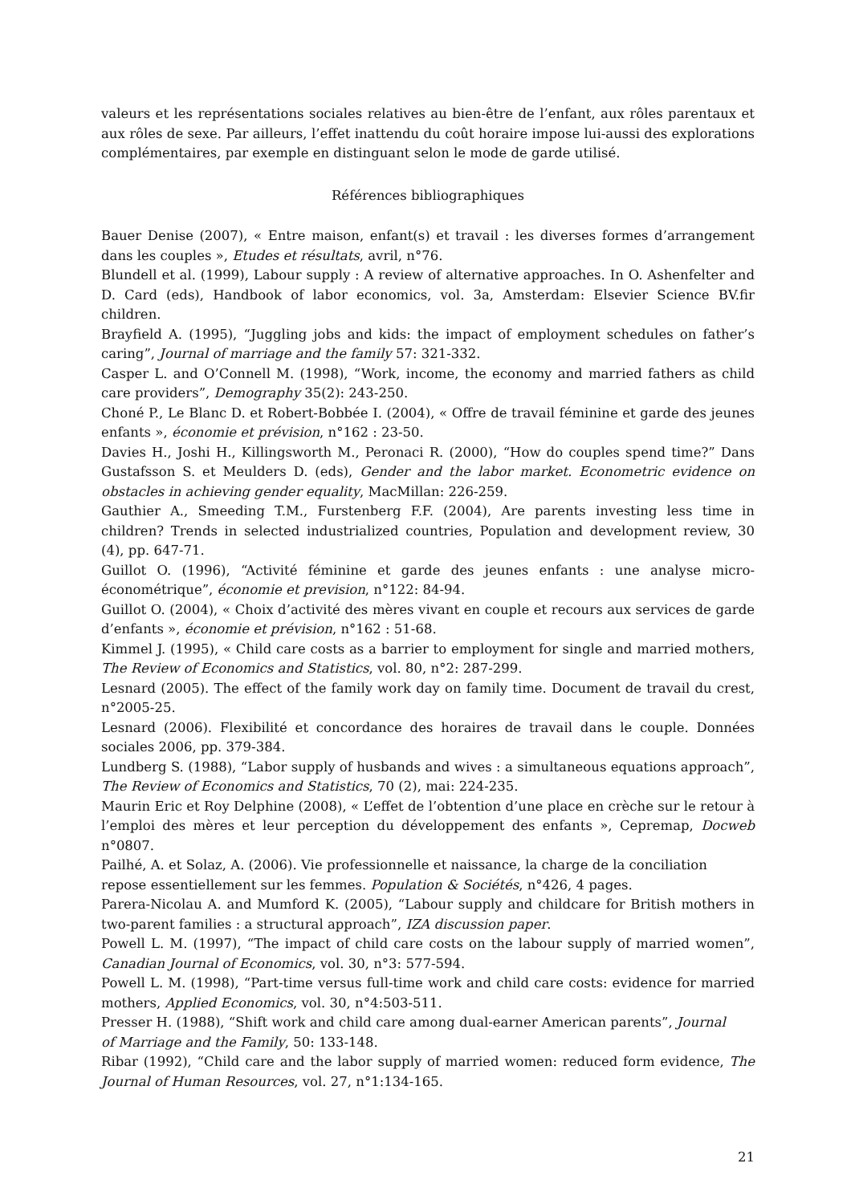valeurs et les représentations sociales relatives au bien-être de l’enfant, aux rôles parentaux et aux rôles de sexe. Par ailleurs, l’effet inattendu du coût horaire impose lui-aussi des explorations complémentaires, par exemple en distinguant selon le mode de garde utilisé.
Références bibliographiques
Bauer Denise (2007), « Entre maison, enfant(s) et travail : les diverses formes d’arrangement dans les couples », Etudes et résultats, avril, n°76.
Blundell et al. (1999), Labour supply : A review of alternative approaches. In O. Ashenfelter and D. Card (eds), Handbook of labor economics, vol. 3a, Amsterdam: Elsevier Science BV.fir children.
Brayfield A. (1995), “Juggling jobs and kids: the impact of employment schedules on father’s caring”, Journal of marriage and the family 57: 321-332.
Casper L. and O’Connell M. (1998), “Work, income, the economy and married fathers as child care providers”, Demography 35(2): 243-250.
Choné P., Le Blanc D. et Robert-Bobbée I. (2004), « Offre de travail féminine et garde des jeunes enfants », économie et prévision, n°162 : 23-50.
Davies H., Joshi H., Killingsworth M., Peronaci R. (2000), “How do couples spend time?” Dans Gustafsson S. et Meulders D. (eds), Gender and the labor market. Econometric evidence on obstacles in achieving gender equality, MacMillan: 226-259.
Gauthier A., Smeeding T.M., Furstenberg F.F. (2004), Are parents investing less time in children? Trends in selected industrialized countries, Population and development review, 30 (4), pp. 647-71.
Guillot O. (1996), “Activité féminine et garde des jeunes enfants : une analyse micro-économétrique”, économie et prevision, n°122: 84-94.
Guillot O. (2004), « Choix d’activité des mères vivant en couple et recours aux services de garde d’enfants », économie et prévision, n°162 : 51-68.
Kimmel J. (1995), « Child care costs as a barrier to employment for single and married mothers, The Review of Economics and Statistics, vol. 80, n°2: 287-299.
Lesnard (2005). The effect of the family work day on family time. Document de travail du crest, n°2005-25.
Lesnard (2006). Flexibilité et concordance des horaires de travail dans le couple. Données sociales 2006, pp. 379-384.
Lundberg S. (1988), “Labor supply of husbands and wives : a simultaneous equations approach”, The Review of Economics and Statistics, 70 (2), mai: 224-235.
Maurin Eric et Roy Delphine (2008), « L’effet de l’obtention d’une place en crèche sur le retour à l’emploi des mères et leur perception du développement des enfants », Cepremap, Docweb n°0807.
Pailhé, A. et Solaz, A. (2006). Vie professionnelle et naissance, la charge de la conciliation
repose essentiellement sur les femmes. Population & Sociétés, n°426, 4 pages.
Parera-Nicolau A. and Mumford K. (2005), “Labour supply and childcare for British mothers in two-parent families : a structural approach”, IZA discussion paper.
Powell L. M. (1997), “The impact of child care costs on the labour supply of married women”, Canadian Journal of Economics, vol. 30, n°3: 577-594.
Powell L. M. (1998), “Part-time versus full-time work and child care costs: evidence for married mothers, Applied Economics, vol. 30, n°4:503-511.
Presser H. (1988), “Shift work and child care among dual-earner American parents”, Journal
of Marriage and the Family, 50: 133-148.
Ribar (1992), “Child care and the labor supply of married women: reduced form evidence, The Journal of Human Resources, vol. 27, n°1:134-165.
21